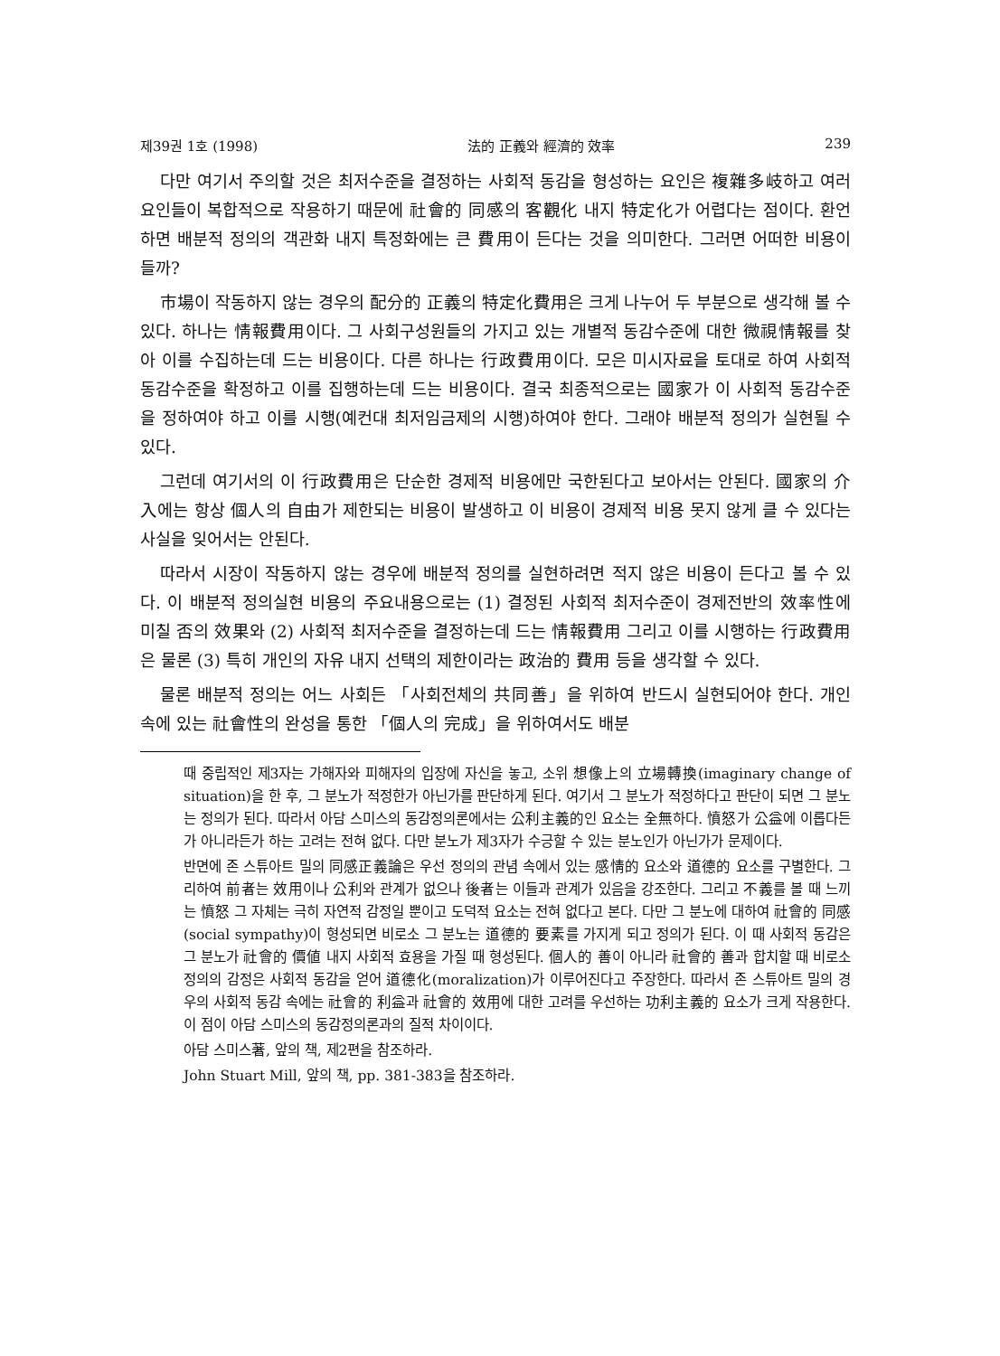제39권 1호 (1998) 法的 正義와 經濟的 效率 239
다만 여기서 주의할 것은 최저수준을 결정하는 사회적 동감을 형성하는 요인은 複雜多岐하고 여러 요인들이 복합적으로 작용하기 때문에 社會的 同感의 客觀化 내지 特定化가 어렵다는 점이다. 환언하면 배분적 정의의 객관화 내지 특정화에는 큰 費用이 든다는 것을 의미한다. 그러면 어떠한 비용이 들까?
市場이 작동하지 않는 경우의 配分的 正義의 特定化費用은 크게 나누어 두 부분으로 생각해 볼 수 있다. 하나는 情報費用이다. 그 사회구성원들의 가지고 있는 개별적 동감수준에 대한 微視情報를 찾아 이를 수집하는데 드는 비용이다. 다른 하나는 行政費用이다. 모은 미시자료을 토대로 하여 사회적 동감수준을 확정하고 이를 집행하는데 드는 비용이다. 결국 최종적으로는 國家가 이 사회적 동감수준을 정하여야 하고 이를 시행(예컨대 최저임금제의 시행)하여야 한다. 그래야 배분적 정의가 실현될 수 있다.
그런데 여기서의 이 行政費用은 단순한 경제적 비용에만 국한된다고 보아서는 안된다. 國家의 介入에는 항상 個人의 自由가 제한되는 비용이 발생하고 이 비용이 경제적 비용 못지 않게 클 수 있다는 사실을 잊어서는 안된다.
따라서 시장이 작동하지 않는 경우에 배분적 정의를 실현하려면 적지 않은 비용이 든다고 볼 수 있다. 이 배분적 정의실현 비용의 주요내용으로는 (1) 결정된 사회적 최저수준이 경제전반의 效率性에 미칠 否의 效果와 (2) 사회적 최저수준을 결정하는데 드는 情報費用 그리고 이를 시행하는 行政費用은 물론 (3) 특히 개인의 자유 내지 선택의 제한이라는 政治的 費用 등을 생각할 수 있다.
물론 배분적 정의는 어느 사회든 「사회전체의 共同善」을 위하여 반드시 실현되어야 한다. 개인 속에 있는 社會性의 완성을 통한 「個人의 完成」을 위하여서도 배분
때 중립적인 제3자는 가해자와 피해자의 입장에 자신을 놓고, 소위 想像上의 立場轉換(imaginary change of situation)을 한 후, 그 분노가 적정한가 아닌가를 판단하게 된다. 여기서 그 분노가 적정하다고 판단이 되면 그 분노는 정의가 된다. 따라서 아담 스미스의 동감정의론에서는 公利主義的인 요소는 全無하다. 憤怒가 公益에 이롭다든가 아니라든가 하는 고려는 전혀 없다. 다만 분노가 제3자가 수긍할 수 있는 분노인가 아닌가가 문제이다.
반면에 존 스튜아트 밀의 同感正義論은 우선 정의의 관념 속에서 있는 感情的 요소와 道德的 요소를 구별한다. 그리하여 前者는 效用이나 公利와 관계가 없으나 後者는 이들과 관계가 있음을 강조한다. 그리고 不義를 볼 때 느끼는 憤怒 그 자체는 극히 자연적 감정일 뿐이고 도덕적 요소는 전혀 없다고 본다. 다만 그 분노에 대하여 社會的 同感(social sympathy)이 형성되면 비로소 그 분노는 道德的 要素를 가지게 되고 정의가 된다. 이 때 사회적 동감은 그 분노가 社會的 價値 내지 사회적 효용을 가질 때 형성된다. 個人的 善이 아니라 社會的 善과 합치할 때 비로소 정의의 감정은 사회적 동감을 얻어 道德化(moralization)가 이루어진다고 주장한다. 따라서 존 스튜아트 밀의 경우의 사회적 동감 속에는 社會的 利益과 社會的 效用에 대한 고려를 우선하는 功利主義的 요소가 크게 작용한다. 이 점이 아담 스미스의 동감정의론과의 질적 차이이다.
아담 스미스著, 앞의 책, 제2편을 참조하라.
John Stuart Mill, 앞의 책, pp. 381-383을 참조하라.